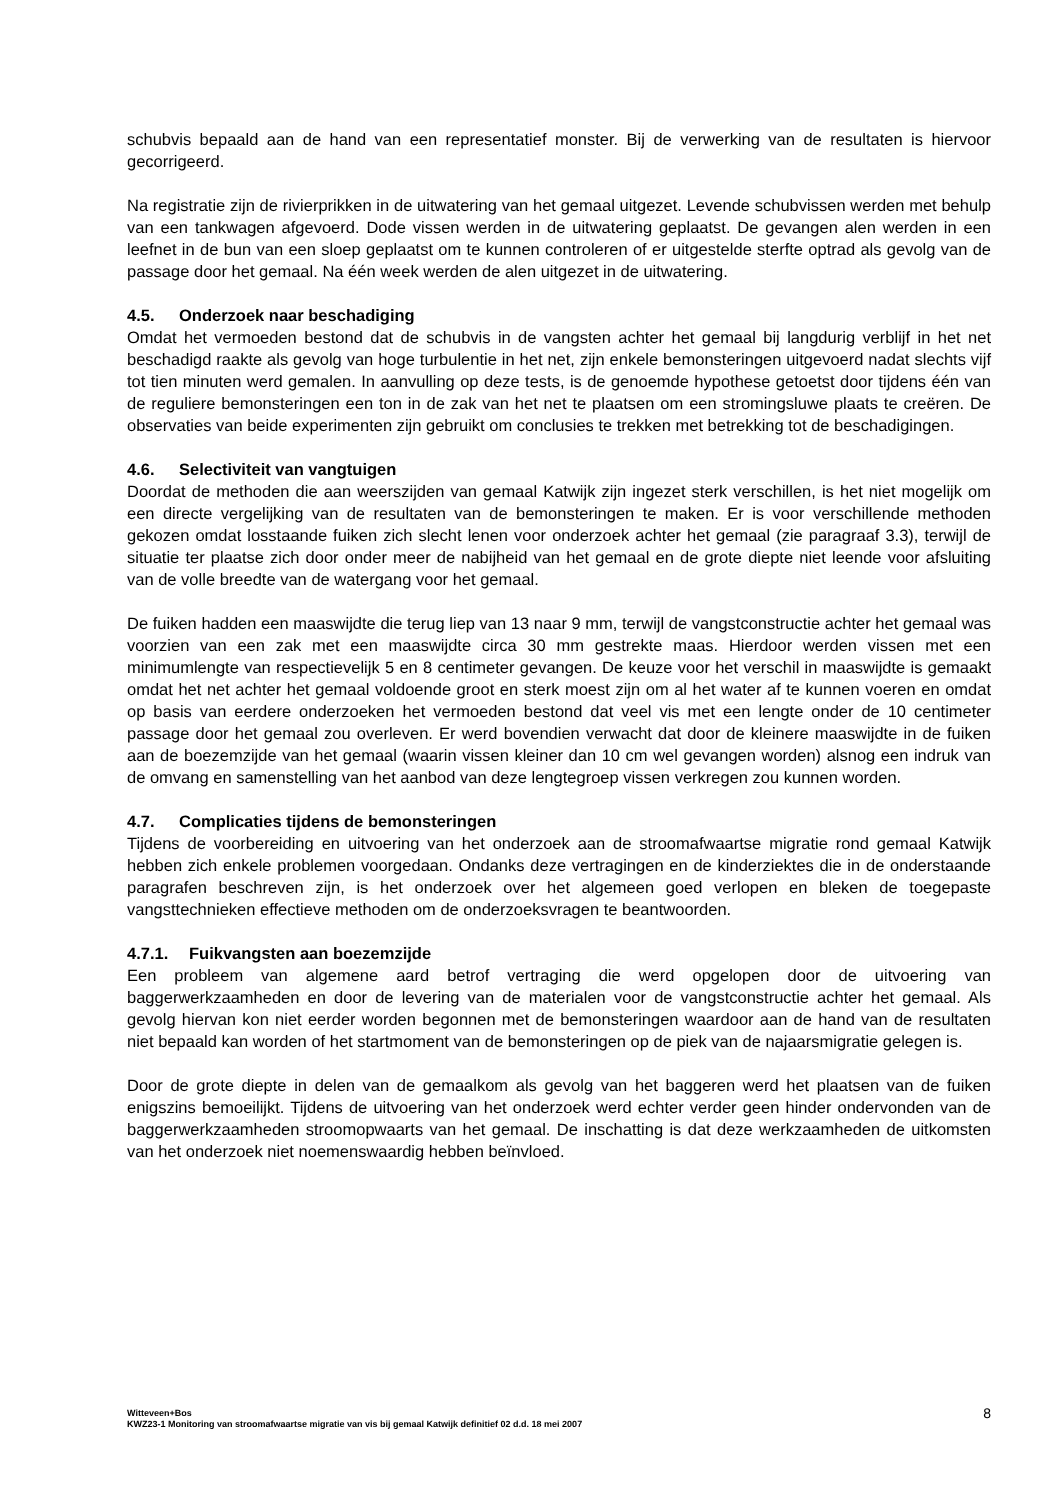schubvis bepaald aan de hand van een representatief monster. Bij de verwerking van de resultaten is hiervoor gecorrigeerd.
Na registratie zijn de rivierprikken in de uitwatering van het gemaal uitgezet. Levende schubvissen werden met behulp van een tankwagen afgevoerd. Dode vissen werden in de uitwatering geplaatst. De gevangen alen werden in een leefnet in de bun van een sloep geplaatst om te kunnen controleren of er uitgestelde sterfte optrad als gevolg van de passage door het gemaal. Na één week werden de alen uitgezet in de uitwatering.
4.5. Onderzoek naar beschadiging
Omdat het vermoeden bestond dat de schubvis in de vangsten achter het gemaal bij langdurig verblijf in het net beschadigd raakte als gevolg van hoge turbulentie in het net, zijn enkele bemonsteringen uitgevoerd nadat slechts vijf tot tien minuten werd gemalen. In aanvulling op deze tests, is de genoemde hypothese getoetst door tijdens één van de reguliere bemonsteringen een ton in de zak van het net te plaatsen om een stromingsluwe plaats te creëren. De observaties van beide experimenten zijn gebruikt om conclusies te trekken met betrekking tot de beschadigingen.
4.6. Selectiviteit van vangtuigen
Doordat de methoden die aan weerszijden van gemaal Katwijk zijn ingezet sterk verschillen, is het niet mogelijk om een directe vergelijking van de resultaten van de bemonsteringen te maken. Er is voor verschillende methoden gekozen omdat losstaande fuiken zich slecht lenen voor onderzoek achter het gemaal (zie paragraaf 3.3), terwijl de situatie ter plaatse zich door onder meer de nabijheid van het gemaal en de grote diepte niet leende voor afsluiting van de volle breedte van de watergang voor het gemaal.
De fuiken hadden een maaswijdte die terug liep van 13 naar 9 mm, terwijl de vangstconstructie achter het gemaal was voorzien van een zak met een maaswijdte circa 30 mm gestrekte maas. Hierdoor werden vissen met een minimumlengte van respectievelijk 5 en 8 centimeter gevangen. De keuze voor het verschil in maaswijdte is gemaakt omdat het net achter het gemaal voldoende groot en sterk moest zijn om al het water af te kunnen voeren en omdat op basis van eerdere onderzoeken het vermoeden bestond dat veel vis met een lengte onder de 10 centimeter passage door het gemaal zou overleven. Er werd bovendien verwacht dat door de kleinere maaswijdte in de fuiken aan de boezemzijde van het gemaal (waarin vissen kleiner dan 10 cm wel gevangen worden) alsnog een indruk van de omvang en samenstelling van het aanbod van deze lengtegroep vissen verkregen zou kunnen worden.
4.7. Complicaties tijdens de bemonsteringen
Tijdens de voorbereiding en uitvoering van het onderzoek aan de stroomafwaartse migratie rond gemaal Katwijk hebben zich enkele problemen voorgedaan. Ondanks deze vertragingen en de kinderziektes die in de onderstaande paragrafen beschreven zijn, is het onderzoek over het algemeen goed verlopen en bleken de toegepaste vangsttechnieken effectieve methoden om de onderzoeksvragen te beantwoorden.
4.7.1. Fuikvangsten aan boezemzijde
Een probleem van algemene aard betrof vertraging die werd opgelopen door de uitvoering van baggerwerkzaamheden en door de levering van de materialen voor de vangstconstructie achter het gemaal. Als gevolg hiervan kon niet eerder worden begonnen met de bemonsteringen waardoor aan de hand van de resultaten niet bepaald kan worden of het startmoment van de bemonsteringen op de piek van de najaarsmigratie gelegen is.
Door de grote diepte in delen van de gemaalkom als gevolg van het baggeren werd het plaatsen van de fuiken enigszins bemoeilijkt. Tijdens de uitvoering van het onderzoek werd echter verder geen hinder ondervonden van de baggerwerkzaamheden stroomopwaarts van het gemaal. De inschatting is dat deze werkzaamheden de uitkomsten van het onderzoek niet noemenswaardig hebben beïnvloed.
Witteveen+Bos
KWZ23-1 Monitoring van stroomafwaartse migratie van vis bij gemaal Katwijk definitief 02 d.d. 18 mei 2007
8